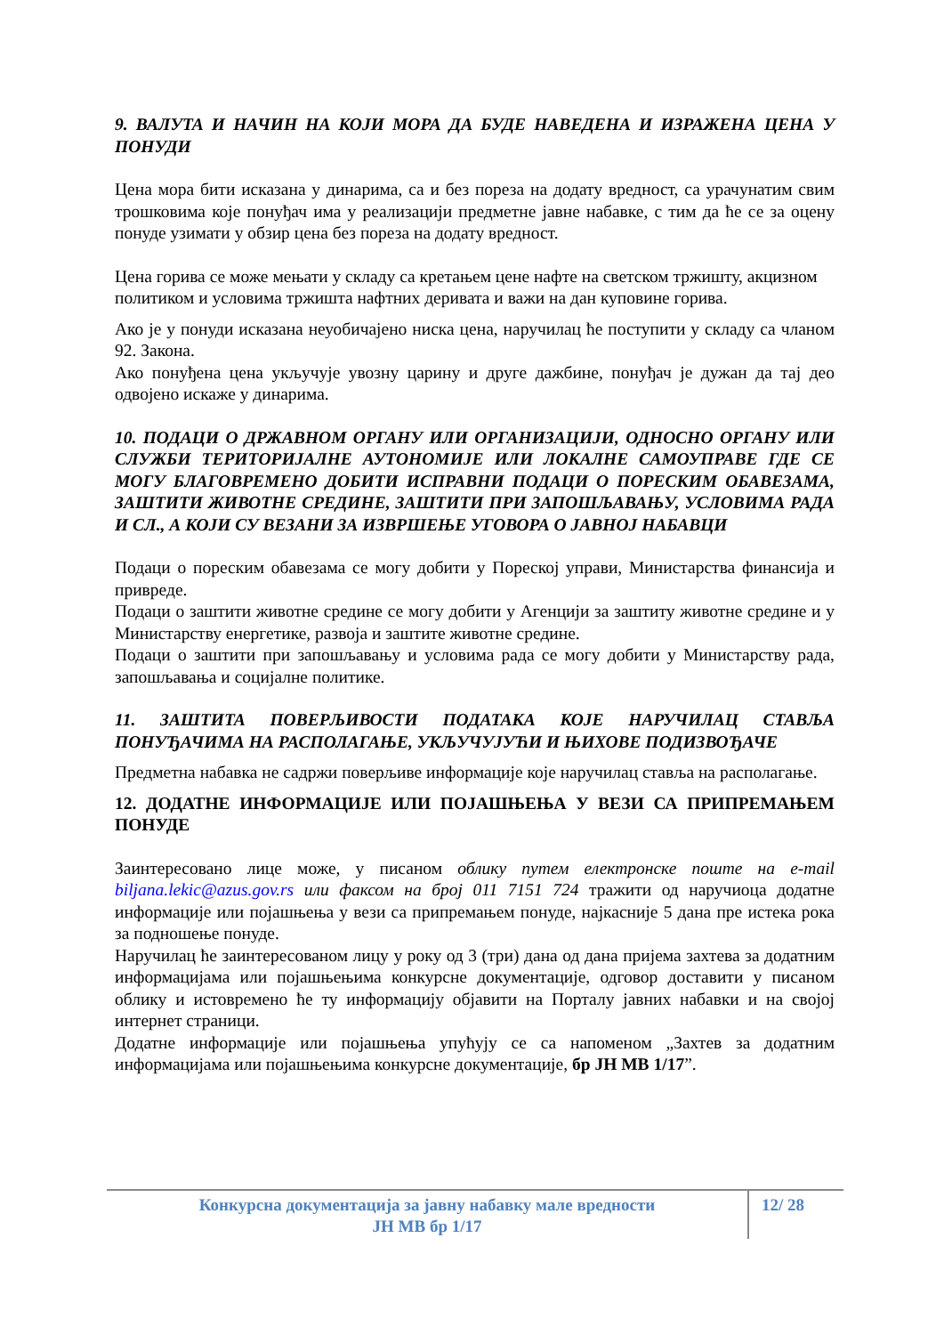9. ВАЛУТА И НАЧИН НА КОЈИ МОРА ДА БУДЕ НАВЕДЕНА И ИЗРАЖЕНА ЦЕНА У ПОНУДИ
Цена мора бити исказана у динарима, са и без пореза на додату вредност, са урачунатим свим трошковима које понуђач има у реализацији предметне јавне набавке, с тим да ће се за оцену понуде узимати у обзир цена без пореза на додату вредност.
Цена горива се може мењати у складу са кретањем цене нафте на светском тржишту, акцизном политиком и условима тржишта нафтних деривата и важи на дан куповине горива.
Ако је у понуди исказана неуобичајено ниска цена, наручилац ће поступити у складу са чланом 92. Закона.
Ако понуђена цена укључује увозну царину и друге дажбине, понуђач је дужан да тај део одвојено искаже у динарима.
10. ПОДАЦИ О ДРЖАВНОМ ОРГАНУ ИЛИ ОРГАНИЗАЦИЈИ, ОДНОСНО ОРГАНУ ИЛИ СЛУЖБИ ТЕРИТОРИЈАЛНЕ АУТОНОМИЈЕ ИЛИ ЛОКАЛНЕ САМОУПРАВЕ ГДЕ СЕ МОГУ БЛАГОВРЕМЕНО ДОБИТИ ИСПРАВНИ ПОДАЦИ О ПОРЕСКИМ ОБАВЕЗАМА, ЗАШТИТИ ЖИВОТНЕ СРЕДИНЕ, ЗАШТИТИ ПРИ ЗАПОШЉАВАЊУ, УСЛОВИМА РАДА И СЛ., А КОЈИ СУ ВЕЗАНИ ЗА ИЗВРШЕЊЕ УГОВОРА О ЈАВНОЈ НАБАВЦИ
Подаци о пореским обавезама се могу добити у Пореској управи, Министарства финансија и привреде.
Подаци о заштити животне средине се могу добити у Агенцији за заштиту животне средине и у Министарству енергетике, развоја и заштите животне средине.
Подаци о заштити при запошљавању и условима рада се могу добити у Министарству рада, запошљавања и социјалне политике.
11. ЗАШТИТА ПОВЕРЉИВОСТИ ПОДАТАКА КОЈЕ НАРУЧИЛАЦ СТАВЉА ПОНУЂАЧИМА НА РАСПОЛАГАЊЕ, УКЉУЧУЈУЋИ И ЊИХОВЕ ПОДИЗВОЂАЧЕ
Предметна набавка не садржи поверљиве информације које наручилац ставља на располагање.
12. ДОДАТНЕ ИНФОРМАЦИЈЕ ИЛИ ПОЈАШЊЕЊА У ВЕЗИ СА ПРИПРЕМАЊЕМ ПОНУДЕ
Заинтересовано лице може, у писаном облику путем електронске поште на e-mail biljana.lekic@azus.gov.rs или факсом на број 011 7151 724 тражити од наручиоца додатне информације или појашњења у вези са припремањем понуде, најкасније 5 дана пре истека рока за подношење понуде.
Наручилац ће заинтересованом лицу у року од 3 (три) дана од дана пријема захтева за додатним информацијама или појашњењима конкурсне документације, одговор доставити у писаном облику и истовремено ће ту информацију објавити на Порталу јавних набавки и на својој интернет страници.
Додатне информације или појашњења упућују се са напоменом „Захтев за додатним информацијама или појашњењима конкурсне документације, бр ЈН МВ 1/17”.
Конкурсна документација за јавну набавку мале вредности
ЈН МВ бр 1/17
12/ 28